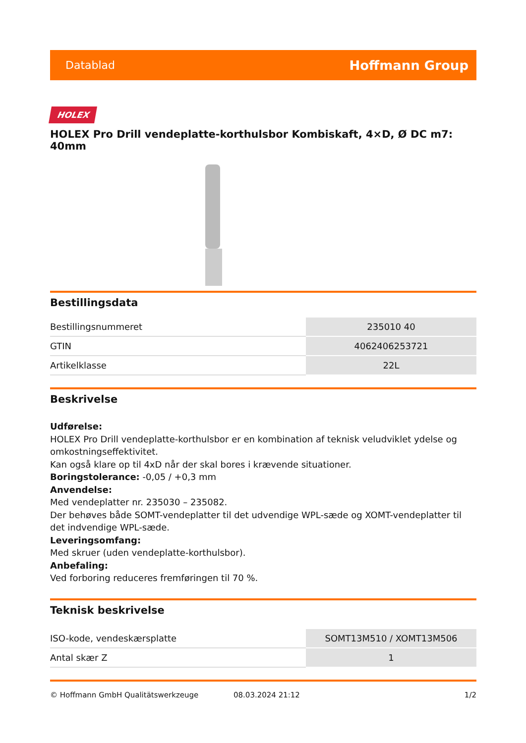Datablad Hoffmann Group
HOLEX
HOLEX Pro Drill vendeplatte-korthulsbor Kombiskaft, 4×D, Ø DC m7: 40mm
Bestillingsdata
| Bestillingsnummeret | 235010 40 |
| GTIN | 4062406253721 |
| Artikelklasse | 22L |
Beskrivelse
Udførelse:
HOLEX Pro Drill vendeplatte-korthulsbor er en kombination af teknisk veludviklet ydelse og omkostningseffektivitet.
Kan også klare op til 4xD når der skal bores i krævende situationer.
Boringstolerance: -0,05 / +0,3 mm
Anvendelse:
Med vendeplatter nr. 235030 – 235082.
Der behøves både SOMT-vendeplatter til det udvendige WPL-sæde og XOMT-vendeplatter til det indvendige WPL-sæde.
Leveringsomfang:
Med skruer (uden vendeplatte-korthulsbor).
Anbefaling:
Ved forboring reduceres fremføringen til 70 %.
Teknisk beskrivelse
| ISO-kode, vendeskærsplatte | SOMT13M510 / XOMT13M506 |
| Antal skær Z | 1 |
© Hoffmann GmbH Qualitätswerkzeuge 08.03.2024 21:12 1/2